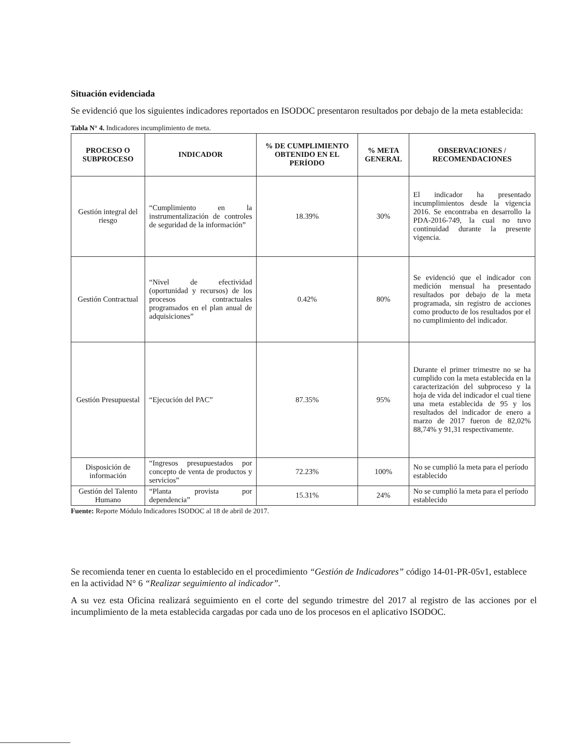Situación evidenciada
Se evidenció que los siguientes indicadores reportados en ISODOC presentaron resultados por debajo de la meta establecida:
Tabla N° 4. Indicadores incumplimiento de meta.
| PROCESO O SUBPROCESO | INDICADOR | % DE CUMPLIMIENTO OBTENIDO EN EL PERÍODO | % META GENERAL | OBSERVACIONES / RECOMENDACIONES |
| --- | --- | --- | --- | --- |
| Gestión integral del riesgo | “Cumplimiento en la instrumentalización de controles de seguridad de la información” | 18.39% | 30% | El indicador ha presentado incumplimientos desde la vigencia 2016. Se encontraba en desarrollo la PDA-2016-749, la cual no tuvo continuidad durante la presente vigencia. |
| Gestión Contractual | “Nivel de efectividad (oportunidad y recursos) de los procesos contractuales programados en el plan anual de adquisiciones” | 0.42% | 80% | Se evidenció que el indicador con medición mensual ha presentado resultados por debajo de la meta programada, sin registro de acciones como producto de los resultados por el no cumplimiento del indicador. |
| Gestión Presupuestal | “Ejecución del PAC” | 87.35% | 95% | Durante el primer trimestre no se ha cumplido con la meta establecida en la caracterización del subproceso y la hoja de vida del indicador el cual tiene una meta establecida de 95 y los resultados del indicador de enero a marzo de 2017 fueron de 82,02% 88,74% y 91,31 respectivamente. |
| Disposición de información | “Ingresos presupuestados por concepto de venta de productos y servicios” | 72.23% | 100% | No se cumplió la meta para el período establecido |
| Gestión del Talento Humano | “Planta provista por dependencia” | 15.31% | 24% | No se cumplió la meta para el período establecido |
Fuente: Reporte Módulo Indicadores ISODOC al 18 de abril de 2017.
Se recomienda tener en cuenta lo establecido en el procedimiento “Gestión de Indicadores” código 14-01-PR-05v1, establece en la actividad N° 6 “Realizar seguimiento al indicador”.
A su vez esta Oficina realizará seguimiento en el corte del segundo trimestre del 2017 al registro de las acciones por el incumplimiento de la meta establecida cargadas por cada uno de los procesos en el aplicativo ISODOC.